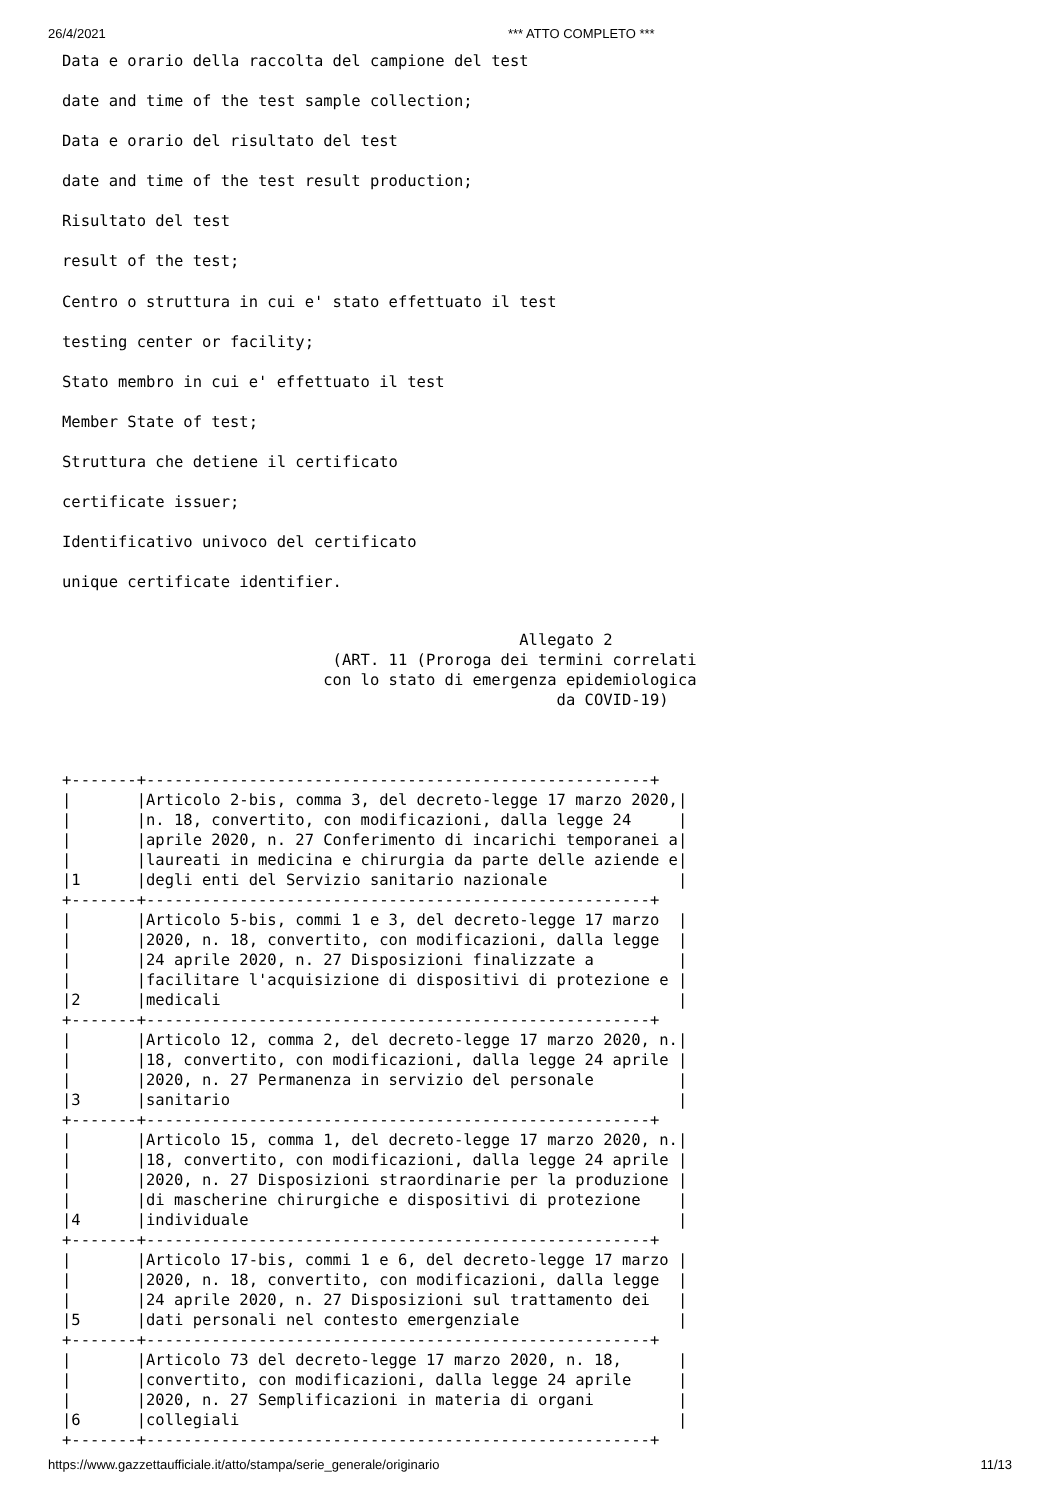26/4/2021 *** ATTO COMPLETO ***
Data e orario della raccolta del campione del test
date and time of the test sample collection;
Data e orario del risultato del test
date and time of the test result production;
Risultato del test
result of the test;
Centro o struttura in cui e' stato effettuato il test
testing center or facility;
Stato membro in cui e' effettuato il test
Member State of test;
Struttura che detiene il certificato
certificate issuer;
Identificativo univoco del certificato
unique certificate identifier.
                                                 Allegato 2
                             (ART. 11 (Proroga dei termini correlati
                            con lo stato di emergenza epidemiologica
                                                     da COVID-19)



+-------+------------------------------------------------------+
|       |Articolo 2-bis, comma 3, del decreto-legge 17 marzo 2020,|
|       |n. 18, convertito, con modificazioni, dalla legge 24     |
|       |aprile 2020, n. 27 Conferimento di incarichi temporanei a|
|       |laureati in medicina e chirurgia da parte delle aziende e|
|1      |degli enti del Servizio sanitario nazionale              |
+-------+------------------------------------------------------+
|       |Articolo 5-bis, commi 1 e 3, del decreto-legge 17 marzo  |
|       |2020, n. 18, convertito, con modificazioni, dalla legge  |
|       |24 aprile 2020, n. 27 Disposizioni finalizzate a         |
|       |facilitare l'acquisizione di dispositivi di protezione e |
|2      |medicali                                                 |
+-------+------------------------------------------------------+
|       |Articolo 12, comma 2, del decreto-legge 17 marzo 2020, n.|
|       |18, convertito, con modificazioni, dalla legge 24 aprile |
|       |2020, n. 27 Permanenza in servizio del personale         |
|3      |sanitario                                                |
+-------+------------------------------------------------------+
|       |Articolo 15, comma 1, del decreto-legge 17 marzo 2020, n.|
|       |18, convertito, con modificazioni, dalla legge 24 aprile |
|       |2020, n. 27 Disposizioni straordinarie per la produzione |
|       |di mascherine chirurgiche e dispositivi di protezione    |
|4      |individuale                                              |
+-------+------------------------------------------------------+
|       |Articolo 17-bis, commi 1 e 6, del decreto-legge 17 marzo |
|       |2020, n. 18, convertito, con modificazioni, dalla legge  |
|       |24 aprile 2020, n. 27 Disposizioni sul trattamento dei   |
|5      |dati personali nel contesto emergenziale                 |
+-------+------------------------------------------------------+
|       |Articolo 73 del decreto-legge 17 marzo 2020, n. 18,      |
|       |convertito, con modificazioni, dalla legge 24 aprile     |
|       |2020, n. 27 Semplificazioni in materia di organi         |
|6      |collegiali                                               |
+-------+------------------------------------------------------+
https://www.gazzettaufficiale.it/atto/stampa/serie_generale/originario 11/13